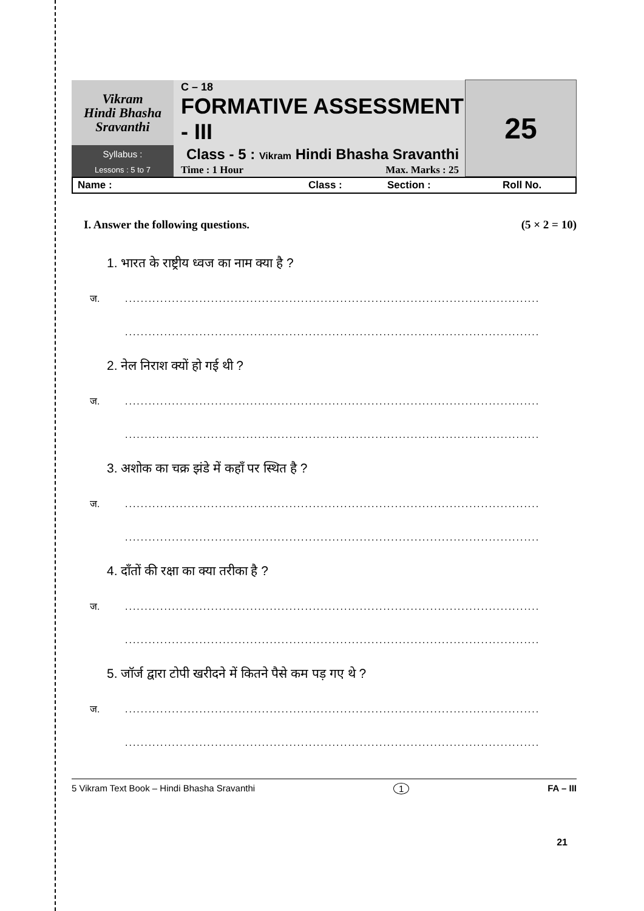| Vikram Hindi Bhasha Sravanthi | C – 18 FORMATIVE ASSESSMENT - III | 25 |
| Syllabus : | Class - 5 : Vikram Hindi Bhasha Sravanthi | |
| Lessons : 5 to 7 | Time : 1 Hour Max. Marks : 25 | |
Name : Class : Section : Roll No.
I. Answer the following questions. (5 × 2 = 10)
1. भारत के राष्ट्रीय ध्वज का नाम क्या है ?
ज...........................................................................................................
..........................................................................................................
2. नेल निराश क्यों हो गई थी ?
ज...........................................................................................................
..........................................................................................................
3. अशोक का चक्र झंडे में कहाँ पर स्थित है ?
ज...........................................................................................................
..........................................................................................................
4. दाँतों की रक्षा का क्या तरीका है ?
ज...........................................................................................................
..........................................................................................................
5. जॉर्ज द्वारा टोपी खरीदने में कितने पैसे कम पड़ गए थे ?
ज...........................................................................................................
..........................................................................................................
5 Vikram Text Book – Hindi Bhasha Sravanthi 1 FA – III
21